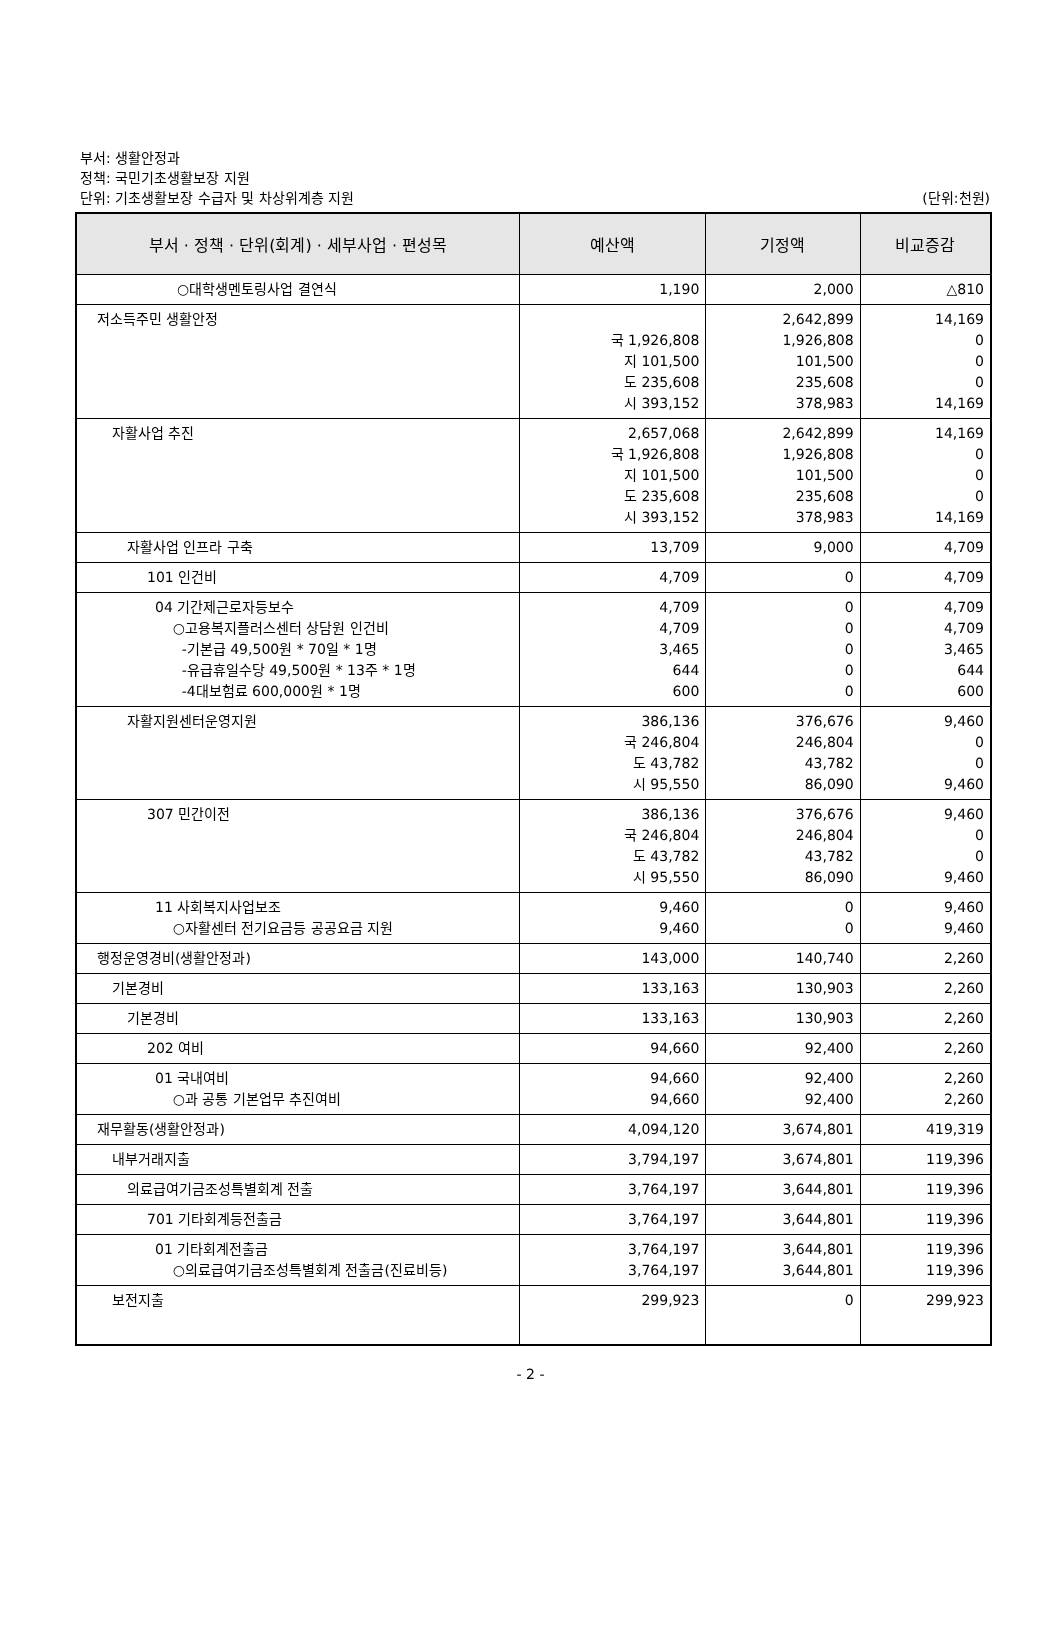부서: 생활안정과
정책: 국민기초생활보장 지원
단위: 기초생활보장 수급자 및 차상위계층 지원
(단위:천원)
| 부서 · 정책 · 단위(회계) · 세부사업 · 편성목 | 예산액 | 기정액 | 비교증감 | |
| --- | --- | --- | --- | --- |
| ○대학생멘토링사업 결연식 | 1,190 | 2,000 | △810 | |
| 저소득주민 생활안정 | 국 1,926,808 지 101,500 도 235,608 시 393,152 | | 2,642,899 1,926,808 101,500 235,608 378,983 | 14,169 0 0 0 14,169 |
| 자활사업 추진 | 2,657,068 국 1,926,808 지 101,500 도 235,608 시 393,152 | 2,642,899 1,926,808 101,500 235,608 378,983 | 14,169 0 0 0 14,169 | |
| 자활사업 인프라 구축 | 13,709 | 9,000 | 4,709 | |
| 101 인건비 | 4,709 | 0 | 4,709 | |
| 04 기간제근로자등보수 ○고용복지플러스센터 상담원 인건비 -기본급 49,500원 * 70일 * 1명 -유급휴일수당 49,500원 * 13주 * 1명 -4대보험료 600,000원 * 1명 | 4,709 4,709 3,465 644 600 | 0 0 0 0 0 | 4,709 4,709 3,465 644 600 | |
| 자활지원센터운영지원 | 386,136 국 246,804 도 43,782 시 95,550 | 376,676 246,804 43,782 86,090 | 9,460 0 0 9,460 | |
| 307 민간이전 | 386,136 국 246,804 도 43,782 시 95,550 | 376,676 246,804 43,782 86,090 | 9,460 0 0 9,460 | |
| 11 사회복지사업보조 ○자활센터 전기요금등 공공요금 지원 | 9,460 9,460 | 0 0 | 9,460 9,460 | |
| 행정운영경비(생활안정과) | 143,000 | 140,740 | 2,260 | |
| 기본경비 | 133,163 | 130,903 | 2,260 | |
| 기본경비 | 133,163 | 130,903 | 2,260 | |
| 202 여비 | 94,660 | 92,400 | 2,260 | |
| 01 국내여비 ○과 공통 기본업무 추진여비 | 94,660 94,660 | 92,400 92,400 | 2,260 2,260 | |
| 재무활동(생활안정과) | 4,094,120 | 3,674,801 | 419,319 | |
| 내부거래지출 | 3,794,197 | 3,674,801 | 119,396 | |
| 의료급여기금조성특별회계 전출 | 3,764,197 | 3,644,801 | 119,396 | |
| 701 기타회계등전출금 | 3,764,197 | 3,644,801 | 119,396 | |
| 01 기타회계전출금 ○의료급여기금조성특별회계 전출금(진료비등) | 3,764,197 3,764,197 | 3,644,801 3,644,801 | 119,396 119,396 | |
| 보전지출 | 299,923 | 0 | 299,923 | |
- 2 -